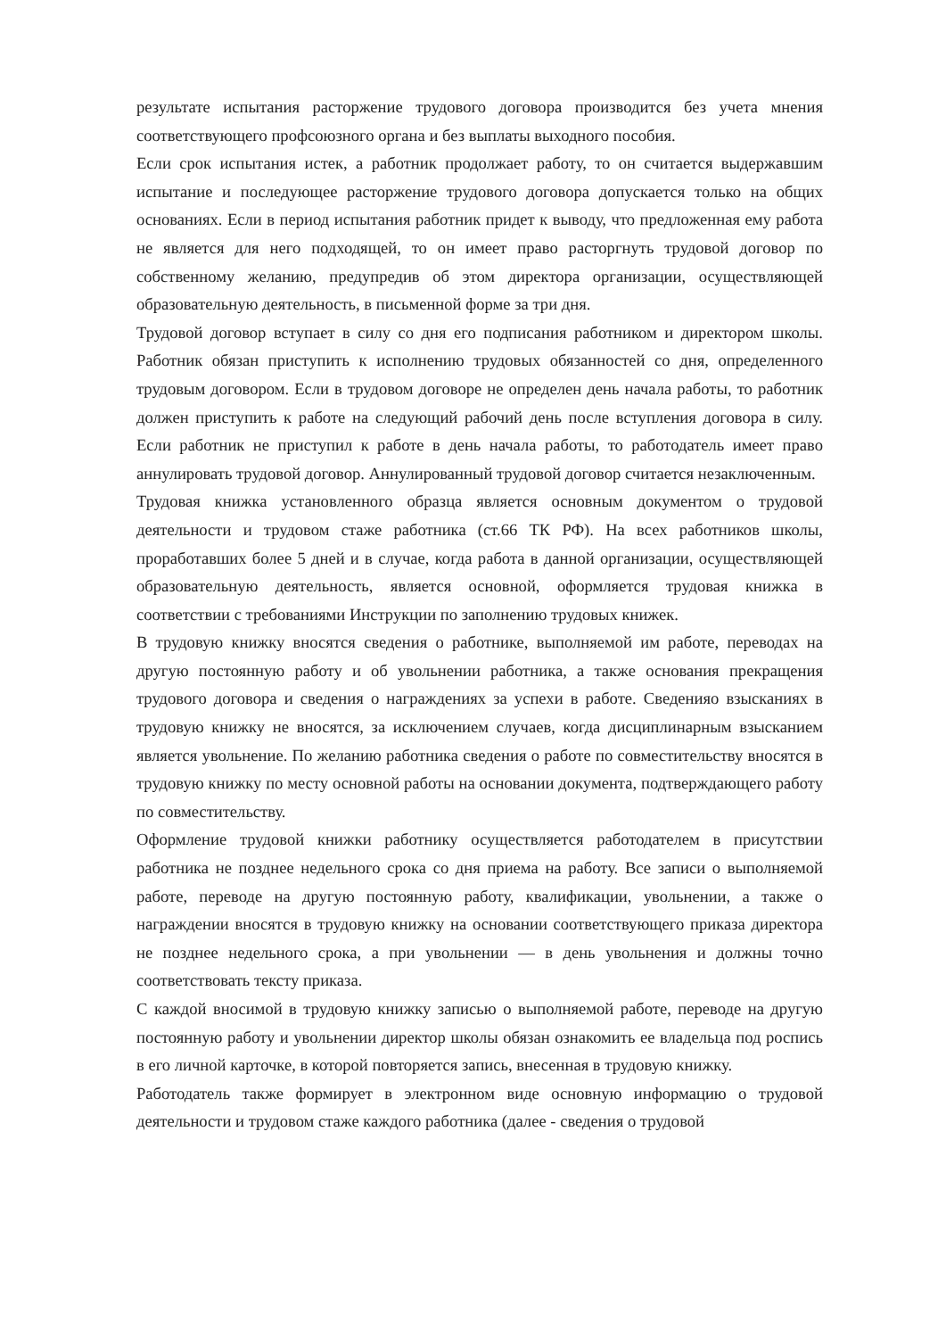результате испытания расторжение трудового договора производится без учета мнения соответствующего профсоюзного органа и без выплаты выходного пособия.
Если срок испытания истек, а работник продолжает работу, то он считается выдержавшим испытание и последующее расторжение трудового договора допускается только на общих основаниях. Если в период испытания работник придет к выводу, что предложенная ему работа не является для него подходящей, то он имеет право расторгнуть трудовой договор по собственному желанию, предупредив об этом директора организации, осуществляющей образовательную деятельность, в письменной форме за три дня.
Трудовой договор вступает в силу со дня его подписания работником и директором школы. Работник обязан приступить к исполнению трудовых обязанностей со дня, определенного трудовым договором. Если в трудовом договоре не определен день начала работы, то работник должен приступить к работе на следующий рабочий день после вступления договора в силу. Если работник не приступил к работе в день начала работы, то работодатель имеет право аннулировать трудовой договор. Аннулированный трудовой договор считается незаключенным.
Трудовая книжка установленного образца является основным документом о трудовой деятельности и трудовом стаже работника (ст.66 ТК РФ). На всех работников школы, проработавших более 5 дней и в случае, когда работа в данной организации, осуществляющей образовательную деятельность, является основной, оформляется трудовая книжка в соответствии с требованиями Инструкции по заполнению трудовых книжек.
В трудовую книжку вносятся сведения о работнике, выполняемой им работе, переводах на другую постоянную работу и об увольнении работника, а также основания прекращения трудового договора и сведения о награждениях за успехи в работе. Сведенияо взысканиях в трудовую книжку не вносятся, за исключением случаев, когда дисциплинарным взысканием является увольнение. По желанию работника сведения о работе по совместительству вносятся в трудовую книжку по месту основной работы на основании документа, подтверждающего работу по совместительству.
Оформление трудовой книжки работнику осуществляется работодателем в присутствии работника не позднее недельного срока со дня приема на работу. Все записи о выполняемой работе, переводе на другую постоянную работу, квалификации, увольнении, а также о награждении вносятся в трудовую книжку на основании соответствующего приказа директора не позднее недельного срока, а при увольнении — в день увольнения и должны точно соответствовать тексту приказа.
С каждой вносимой в трудовую книжку записью о выполняемой работе, переводе на другую постоянную работу и увольнении директор школы обязан ознакомить ее владельца под роспись в его личной карточке, в которой повторяется запись, внесенная в трудовую книжку.
Работодатель также формирует в электронном виде основную информацию о трудовой деятельности и трудовом стаже каждого работника (далее - сведения о трудовой